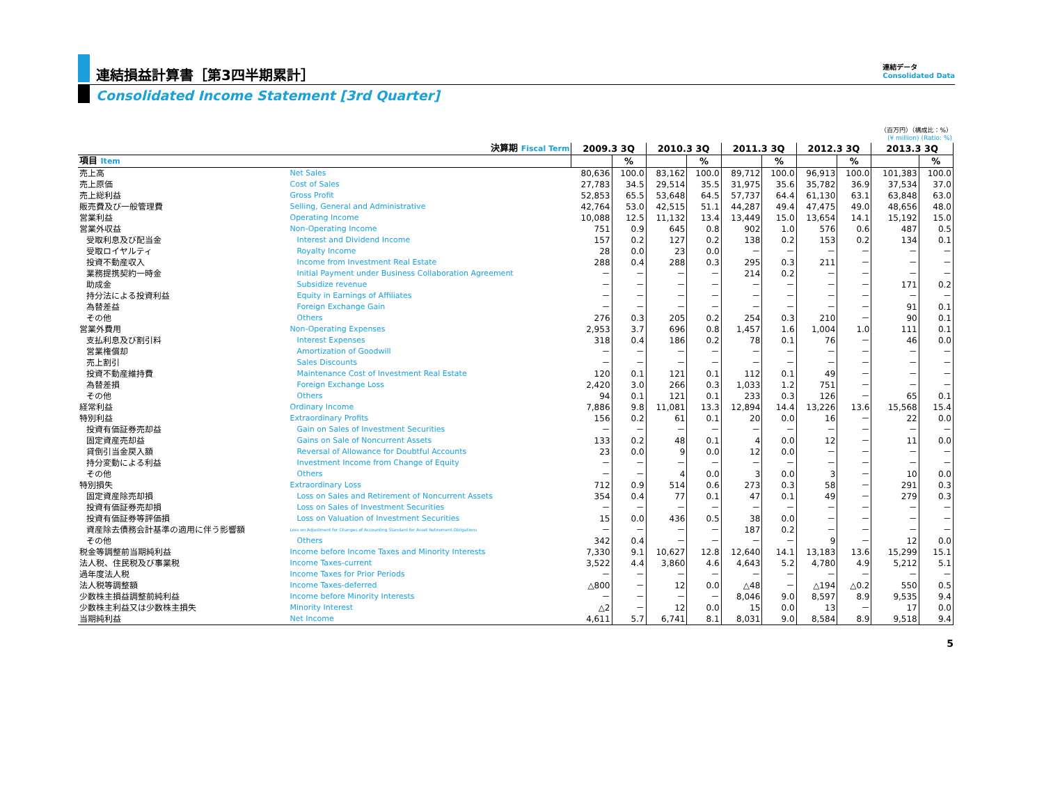連結損益計算書［第3四半期累計］
Consolidated Income Statement [3rd Quarter]
連結データ
Consolidated Data
（百万円）（構成比：%）
(¥ million) (Ratio: %)
| 決算期 Fiscal Term | | 2009.3 3Q | | 2010.3 3Q | | 2011.3 3Q | | 2012.3 3Q | | 2013.3 3Q | |
| --- | --- | --- | --- | --- | --- | --- | --- | --- | --- | --- | --- |
| 項目 Item | | | % | | % | | % | | % | | % |
| 売上高 | Net Sales | 80,636 | 100.0 | 83,162 | 100.0 | 89,712 | 100.0 | 96,913 | 100.0 | 101,383 | 100.0 |
| 売上原価 | Cost of Sales | 27,783 | 34.5 | 29,514 | 35.5 | 31,975 | 35.6 | 35,782 | 36.9 | 37,534 | 37.0 |
| 売上総利益 | Gross Profit | 52,853 | 65.5 | 53,648 | 64.5 | 57,737 | 64.4 | 61,130 | 63.1 | 63,848 | 63.0 |
| 販売費及び一般管理費 | Selling, General and Administrative | 42,764 | 53.0 | 42,515 | 51.1 | 44,287 | 49.4 | 47,475 | 49.0 | 48,656 | 48.0 |
| 営業利益 | Operating Income | 10,088 | 12.5 | 11,132 | 13.4 | 13,449 | 15.0 | 13,654 | 14.1 | 15,192 | 15.0 |
| 営業外収益 | Non-Operating Income | 751 | 0.9 | 645 | 0.8 | 902 | 1.0 | 576 | 0.6 | 487 | 0.5 |
| 受取利息及び配当金 | Interest and Dividend Income | 157 | 0.2 | 127 | 0.2 | 138 | 0.2 | 153 | 0.2 | 134 | 0.1 |
| 受取ロイヤルティ | Royalty Income | 28 | 0.0 | 23 | 0.0 | － | － | － | － | － | － |
| 投資不動産収入 | Income from Investment Real Estate | 288 | 0.4 | 288 | 0.3 | 295 | 0.3 | 211 | － | － | － |
| 業務提携契約一時金 | Initial Payment under Business Collaboration Agreement | － | － | － | － | 214 | 0.2 | － | － | － | － |
| 助成金 | Subsidize revenue | － | － | － | － | － | － | － | － | 171 | 0.2 |
| 持分法による投資利益 | Equity in Earnings of Affiliates | － | － | － | － | － | － | － | － | － | － |
| 為替差益 | Foreign Exchange Gain | － | － | － | － | － | － | － | － | 91 | 0.1 |
| その他 | Others | 276 | 0.3 | 205 | 0.2 | 254 | 0.3 | 210 | － | 90 | 0.1 |
| 営業外費用 | Non-Operating Expenses | 2,953 | 3.7 | 696 | 0.8 | 1,457 | 1.6 | 1,004 | 1.0 | 111 | 0.1 |
| 支払利息及び割引料 | Interest Expenses | 318 | 0.4 | 186 | 0.2 | 78 | 0.1 | 76 | － | 46 | 0.0 |
| 営業権償却 | Amortization of Goodwill | － | － | － | － | － | － | － | － | － | － |
| 売上割引 | Sales Discounts | － | － | － | － | － | － | － | － | － | － |
| 投資不動産維持費 | Maintenance Cost of Investment Real Estate | 120 | 0.1 | 121 | 0.1 | 112 | 0.1 | 49 | － | － | － |
| 為替差損 | Foreign Exchange Loss | 2,420 | 3.0 | 266 | 0.3 | 1,033 | 1.2 | 751 | － | － | － |
| その他 | Others | 94 | 0.1 | 121 | 0.1 | 233 | 0.3 | 126 | － | 65 | 0.1 |
| 経常利益 | Ordinary Income | 7,886 | 9.8 | 11,081 | 13.3 | 12,894 | 14.4 | 13,226 | 13.6 | 15,568 | 15.4 |
| 特別利益 | Extraordinary Profits | 156 | 0.2 | 61 | 0.1 | 20 | 0.0 | 16 | － | 22 | 0.0 |
| 投資有価証券売却益 | Gain on Sales of Investment Securities | － | － | － | － | － | － | － | － | － | － |
| 固定資産売却益 | Gains on Sale of Noncurrent Assets | 133 | 0.2 | 48 | 0.1 | 4 | 0.0 | 12 | － | 11 | 0.0 |
| 貸倒引当金戻入額 | Reversal of Allowance for Doubtful Accounts | 23 | 0.0 | 9 | 0.0 | 12 | 0.0 | － | － | － | － |
| 持分変動による利益 | Investment Income from Change of Equity | － | － | － | － | － | － | － | － | － | － |
| その他 | Others | － | － | 4 | 0.0 | 3 | 0.0 | 3 | － | 10 | 0.0 |
| 特別損失 | Extraordinary Loss | 712 | 0.9 | 514 | 0.6 | 273 | 0.3 | 58 | － | 291 | 0.3 |
| 固定資産除売却損 | Loss on Sales and Retirement of Noncurrent Assets | 354 | 0.4 | 77 | 0.1 | 47 | 0.1 | 49 | － | 279 | 0.3 |
| 投資有価証券売却損 | Loss on Sales of Investment Securities | － | － | － | － | － | － | － | － | － | － |
| 投資有価証券等評価損 | Loss on Valuation of Investment Securities | 15 | 0.0 | 436 | 0.5 | 38 | 0.0 | － | － | － | － |
| 資産除去債務会計基準の適用に伴う影響額 | Loss on Adjustment for Changes of Accounting Standard for Asset Retirement Obligations | － | － | － | － | 187 | 0.2 | － | － | － | － |
| その他 | Others | 342 | 0.4 | － | － | － | － | 9 | － | 12 | 0.0 |
| 税金等調整前当期純利益 | Income before Income Taxes and Minority Interests | 7,330 | 9.1 | 10,627 | 12.8 | 12,640 | 14.1 | 13,183 | 13.6 | 15,299 | 15.1 |
| 法人税、住民税及び事業税 | Income Taxes-current | 3,522 | 4.4 | 3,860 | 4.6 | 4,643 | 5.2 | 4,780 | 4.9 | 5,212 | 5.1 |
| 過年度法人税 | Income Taxes for Prior Periods | － | － | － | － | － | － | － | － | － | － |
| 法人税等調整額 | Income Taxes-deferred | △800 | － | 12 | 0.0 | △48 | － | △194 | △0.2 | 550 | 0.5 |
| 少数株主損益調整前純利益 | Income before Minority Interests | － | － | － | － | 8,046 | 9.0 | 8,597 | 8.9 | 9,535 | 9.4 |
| 少数株主利益又は少数株主損失 | Minority Interest | △2 | － | 12 | 0.0 | 15 | 0.0 | 13 | － | 17 | 0.0 |
| 当期純利益 | Net Income | 4,611 | 5.7 | 6,741 | 8.1 | 8,031 | 9.0 | 8,584 | 8.9 | 9,518 | 9.4 |
5